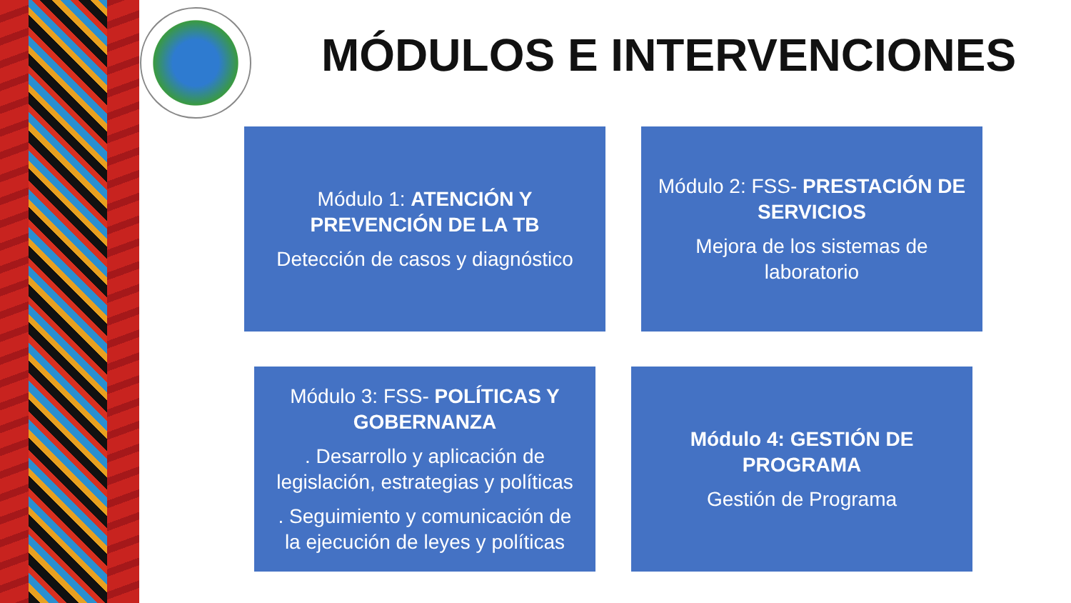MÓDULOS E INTERVENCIONES
Módulo 1: ATENCIÓN Y PREVENCIÓN DE LA TB
Detección de casos y diagnóstico
Módulo 2: FSS- PRESTACIÓN DE SERVICIOS
Mejora de los sistemas de laboratorio
Módulo 3: FSS- POLÍTICAS Y GOBERNANZA
. Desarrollo y aplicación de legislación, estrategias y políticas
. Seguimiento y comunicación de la ejecución de leyes y políticas
Módulo 4: GESTIÓN DE PROGRAMA
Gestión de Programa